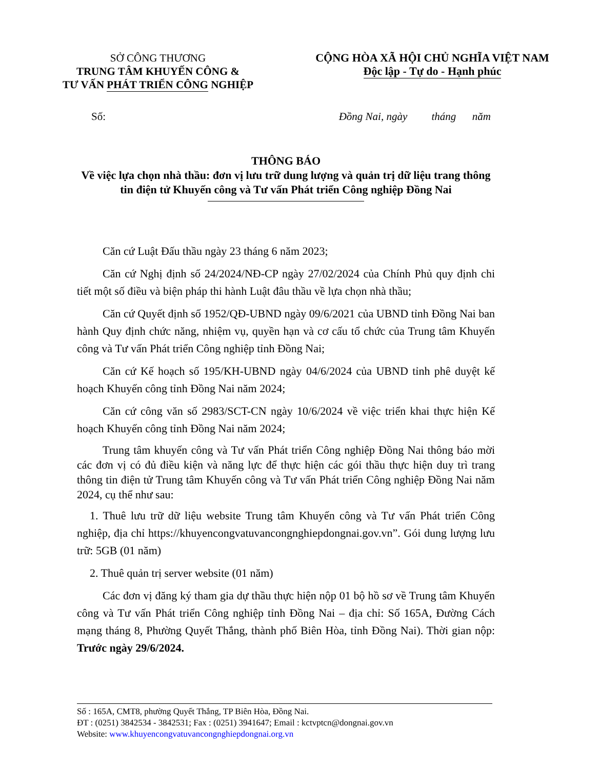SỞ CÔNG THƯƠNG
TRUNG TÂM KHUYẾN CÔNG &
TƯ VẤN PHÁT TRIỂN CÔNG NGHIỆP
CỘNG HÒA XÃ HỘI CHỦ NGHĨA VIỆT NAM
Độc lập - Tự do - Hạnh phúc
Số: Đồng Nai, ngày tháng năm
THÔNG BÁO
Về việc lựa chọn nhà thầu: đơn vị lưu trữ dung lượng và quản trị dữ liệu trang thông tin điện tử Khuyến công và Tư vấn Phát triển Công nghiệp Đồng Nai
Căn cứ Luật Đấu thầu ngày 23 tháng 6 năm 2023;
Căn cứ Nghị định số 24/2024/NĐ-CP ngày 27/02/2024 của Chính Phủ quy định chi tiết một số điều và biện pháp thi hành Luật đâu thầu về lựa chọn nhà thầu;
Căn cứ Quyết định số 1952/QĐ-UBND ngày 09/6/2021 của UBND tỉnh Đồng Nai ban hành Quy định chức năng, nhiệm vụ, quyền hạn và cơ cấu tổ chức của Trung tâm Khuyến công và Tư vấn Phát triển Công nghiệp tỉnh Đồng Nai;
Căn cứ Kế hoạch số 195/KH-UBND ngày 04/6/2024 của UBND tỉnh phê duyệt kế hoạch Khuyến công tỉnh Đồng Nai năm 2024;
Căn cứ công văn số 2983/SCT-CN ngày 10/6/2024 về việc triển khai thực hiện Kế hoạch Khuyến công tỉnh Đồng Nai năm 2024;
Trung tâm khuyến công và Tư vấn Phát triển Công nghiệp Đồng Nai thông báo mời các đơn vị có đủ điều kiện và năng lực để thực hiện các gói thầu thực hiện duy trì trang thông tin điện tử Trung tâm Khuyến công và Tư vấn Phát triển Công nghiệp Đồng Nai năm 2024, cụ thể như sau:
1. Thuê lưu trữ dữ liệu website Trung tâm Khuyến công và Tư vấn Phát triển Công nghiệp, địa chỉ https://khuyencongvatuvancongnghiepdongnai.gov.vn”. Gói dung lượng lưu trữ: 5GB (01 năm)
2. Thuê quản trị server website (01 năm)
Các đơn vị đăng ký tham gia dự thầu thực hiện nộp 01 bộ hồ sơ về Trung tâm Khuyến công và Tư vấn Phát triển Công nghiệp tỉnh Đồng Nai – địa chỉ: Số 165A, Đường Cách mạng tháng 8, Phường Quyết Thắng, thành phố Biên Hòa, tỉnh Đồng Nai). Thời gian nộp: Trước ngày 29/6/2024.
Số : 165A, CMT8, phường Quyết Thắng, TP Biên Hòa, Đồng Nai.
ĐT : (0251) 3842534 - 3842531; Fax : (0251) 3941647; Email : kctvptcn@dongnai.gov.vn
Website: www.khuyencongvatuvancongnghiepdongnai.org.vn